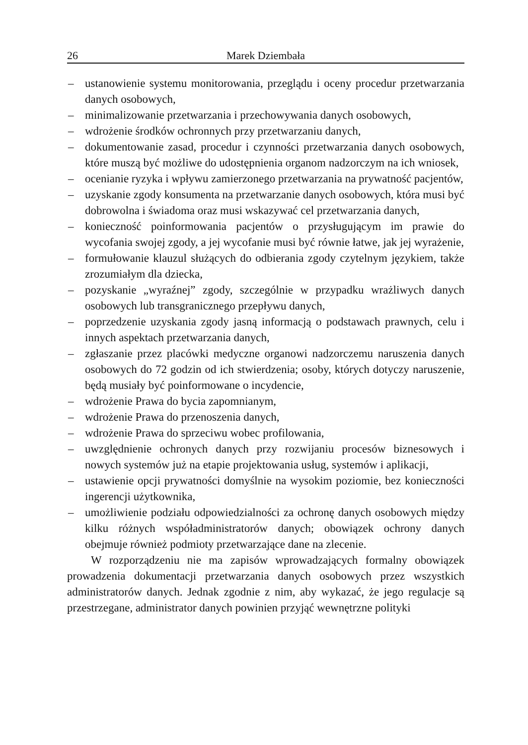26 Marek Dziembała
– ustanowienie systemu monitorowania, przeglądu i oceny procedur przetwarzania danych osobowych,
– minimalizowanie przetwarzania i przechowywania danych osobowych,
– wdrożenie środków ochronnych przy przetwarzaniu danych,
– dokumentowanie zasad, procedur i czynności przetwarzania danych osobowych, które muszą być możliwe do udostępnienia organom nadzorczym na ich wniosek,
– ocenianie ryzyka i wpływu zamierzonego przetwarzania na prywatność pacjentów,
– uzyskanie zgody konsumenta na przetwarzanie danych osobowych, która musi być dobrowolna i świadoma oraz musi wskazywać cel przetwarzania danych,
– konieczność poinformowania pacjentów o przysługującym im prawie do wycofania swojej zgody, a jej wycofanie musi być równie łatwe, jak jej wyrażenie,
– formułowanie klauzul służących do odbierania zgody czytelnym językiem, także zrozumiałym dla dziecka,
– pozyskanie „wyraźnej” zgody, szczególnie w przypadku wrażliwych danych osobowych lub transgranicznego przepływu danych,
– poprzedzenie uzyskania zgody jasną informacją o podstawach prawnych, celu i innych aspektach przetwarzania danych,
– zgłaszanie przez placówki medyczne organowi nadzorczemu naruszenia danych osobowych do 72 godzin od ich stwierdzenia; osoby, których dotyczy naruszenie, będą musiały być poinformowane o incydencie,
– wdrożenie Prawa do bycia zapomnianym,
– wdrożenie Prawa do przenoszenia danych,
– wdrożenie Prawa do sprzeciwu wobec profilowania,
– uwzględnienie ochronych danych przy rozwijaniu procesów biznesowych i nowych systemów już na etapie projektowania usług, systemów i aplikacji,
– ustawienie opcji prywatności domyślnie na wysokim poziomie, bez konieczności ingerencji użytkownika,
– umożliwienie podziału odpowiedzialności za ochronę danych osobowych między kilku różnych współadministratorów danych; obowiązek ochrony danych obejmuje również podmioty przetwarzające dane na zlecenie.
W rozporządzeniu nie ma zapisów wprowadzających formalny obowiązek prowadzenia dokumentacji przetwarzania danych osobowych przez wszystkich administratorów danych. Jednak zgodnie z nim, aby wykazać, że jego regulacje są przestrzegane, administrator danych powinien przyjąć wewnętrzne polityki